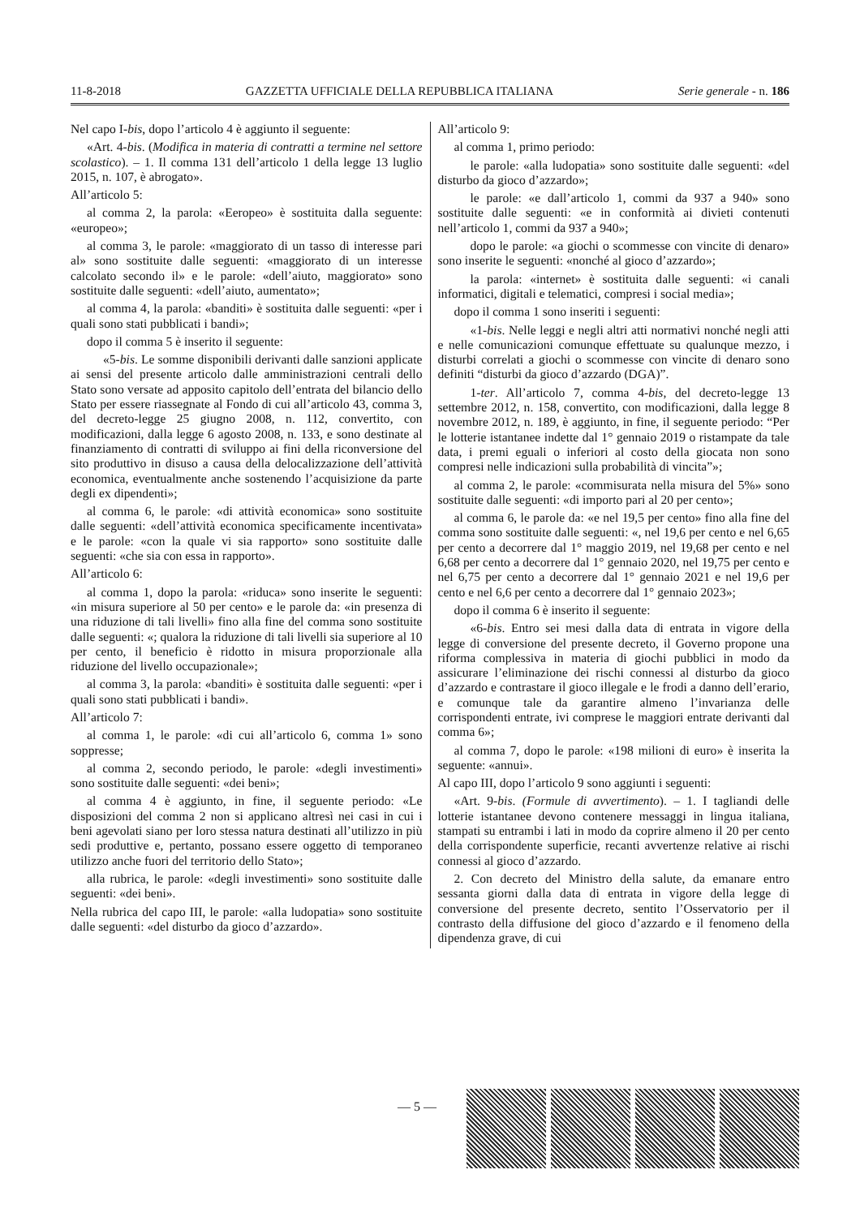11-8-2018 GAZZETTA UFFICIALE DELLA REPUBBLICA ITALIANA Serie generale - n. 186
Nel capo I-bis, dopo l’articolo 4 è aggiunto il seguente:
«Art. 4-bis. (Modifica in materia di contratti a termine nel settore scolastico). – 1. Il comma 131 dell’articolo 1 della legge 13 luglio 2015, n. 107, è abrogato».
All’articolo 5:
al comma 2, la parola: «Eeropeo» è sostituita dalla seguente: «europeo»;
al comma 3, le parole: «maggiorato di un tasso di interesse pari al» sono sostituite dalle seguenti: «maggiorato di un interesse calcolato secondo il» e le parole: «dell’aiuto, maggiorato» sono sostituite dalle seguenti: «dell’aiuto, aumentato»;
al comma 4, la parola: «banditi» è sostituita dalle seguenti: «per i quali sono stati pubblicati i bandi»;
dopo il comma 5 è inserito il seguente:
«5-bis. Le somme disponibili derivanti dalle sanzioni applicate ai sensi del presente articolo dalle amministrazioni centrali dello Stato sono versate ad apposito capitolo dell’entrata del bilancio dello Stato per essere riassegnate al Fondo di cui all’articolo 43, comma 3, del decreto-legge 25 giugno 2008, n. 112, convertito, con modificazioni, dalla legge 6 agosto 2008, n. 133, e sono destinate al finanziamento di contratti di sviluppo ai fini della riconversione del sito produttivo in disuso a causa della delocalizzazione dell’attività economica, eventualmente anche sostenendo l’acquisizione da parte degli ex dipendenti»;
al comma 6, le parole: «di attività economica» sono sostituite dalle seguenti: «dell’attività economica specificamente incentivata» e le parole: «con la quale vi sia rapporto» sono sostituite dalle seguenti: «che sia con essa in rapporto».
All’articolo 6:
al comma 1, dopo la parola: «riduca» sono inserite le seguenti: «in misura superiore al 50 per cento» e le parole da: «in presenza di una riduzione di tali livelli» fino alla fine del comma sono sostituite dalle seguenti: «; qualora la riduzione di tali livelli sia superiore al 10 per cento, il beneficio è ridotto in misura proporzionale alla riduzione del livello occupazionale»;
al comma 3, la parola: «banditi» è sostituita dalle seguenti: «per i quali sono stati pubblicati i bandi».
All’articolo 7:
al comma 1, le parole: «di cui all’articolo 6, comma 1» sono soppresse;
al comma 2, secondo periodo, le parole: «degli investimenti» sono sostituite dalle seguenti: «dei beni»;
al comma 4 è aggiunto, in fine, il seguente periodo: «Le disposizioni del comma 2 non si applicano altresì nei casi in cui i beni agevolati siano per loro stessa natura destinati all’utilizzo in più sedi produttive e, pertanto, possano essere oggetto di temporaneo utilizzo anche fuori del territorio dello Stato»;
alla rubrica, le parole: «degli investimenti» sono sostituite dalle seguenti: «dei beni».
Nella rubrica del capo III, le parole: «alla ludopatia» sono sostituite dalle seguenti: «del disturbo da gioco d’azzardo».
All’articolo 9:
al comma 1, primo periodo:
le parole: «alla ludopatia» sono sostituite dalle seguenti: «del disturbo da gioco d’azzardo»;
le parole: «e dall’articolo 1, commi da 937 a 940» sono sostituite dalle seguenti: «e in conformità ai divieti contenuti nell’articolo 1, commi da 937 a 940»;
dopo le parole: «a giochi o scommesse con vincite di denaro» sono inserite le seguenti: «nonché al gioco d’azzardo»;
la parola: «internet» è sostituita dalle seguenti: «i canali informatici, digitali e telematici, compresi i social media»;
dopo il comma 1 sono inseriti i seguenti:
«1-bis. Nelle leggi e negli altri atti normativi nonché negli atti e nelle comunicazioni comunque effettuate su qualunque mezzo, i disturbi correlati a giochi o scommesse con vincite di denaro sono definiti “disturbi da gioco d’azzardo (DGA)”.
1-ter. All’articolo 7, comma 4-bis, del decreto-legge 13 settembre 2012, n. 158, convertito, con modificazioni, dalla legge 8 novembre 2012, n. 189, è aggiunto, in fine, il seguente periodo: “Per le lotterie istantanee indette dal 1° gennaio 2019 o ristampate da tale data, i premi eguali o inferiori al costo della giocata non sono compresi nelle indicazioni sulla probabilità di vincita”»;
al comma 2, le parole: «commisurata nella misura del 5%» sono sostituite dalle seguenti: «di importo pari al 20 per cento»;
al comma 6, le parole da: «e nel 19,5 per cento» fino alla fine del comma sono sostituite dalle seguenti: «, nel 19,6 per cento e nel 6,65 per cento a decorrere dal 1° maggio 2019, nel 19,68 per cento e nel 6,68 per cento a decorrere dal 1° gennaio 2020, nel 19,75 per cento e nel 6,75 per cento a decorrere dal 1° gennaio 2021 e nel 19,6 per cento e nel 6,6 per cento a decorrere dal 1° gennaio 2023»;
dopo il comma 6 è inserito il seguente:
«6-bis. Entro sei mesi dalla data di entrata in vigore della legge di conversione del presente decreto, il Governo propone una riforma complessiva in materia di giochi pubblici in modo da assicurare l’eliminazione dei rischi connessi al disturbo da gioco d’azzardo e contrastare il gioco illegale e le frodi a danno dell’erario, e comunque tale da garantire almeno l’invarianza delle corrispondenti entrate, ivi comprese le maggiori entrate derivanti dal comma 6»;
al comma 7, dopo le parole: «198 milioni di euro» è inserita la seguente: «annui».
Al capo III, dopo l’articolo 9 sono aggiunti i seguenti:
«Art. 9-bis. (Formule di avvertimento). – 1. I tagliandi delle lotterie istantanee devono contenere messaggi in lingua italiana, stampati su entrambi i lati in modo da coprire almeno il 20 per cento della corrispondente superficie, recanti avvertenze relative ai rischi connessi al gioco d’azzardo.
2. Con decreto del Ministro della salute, da emanare entro sessanta giorni dalla data di entrata in vigore della legge di conversione del presente decreto, sentito l’Osservatorio per il contrasto della diffusione del gioco d’azzardo e il fenomeno della dipendenza grave, di cui
— 5 —